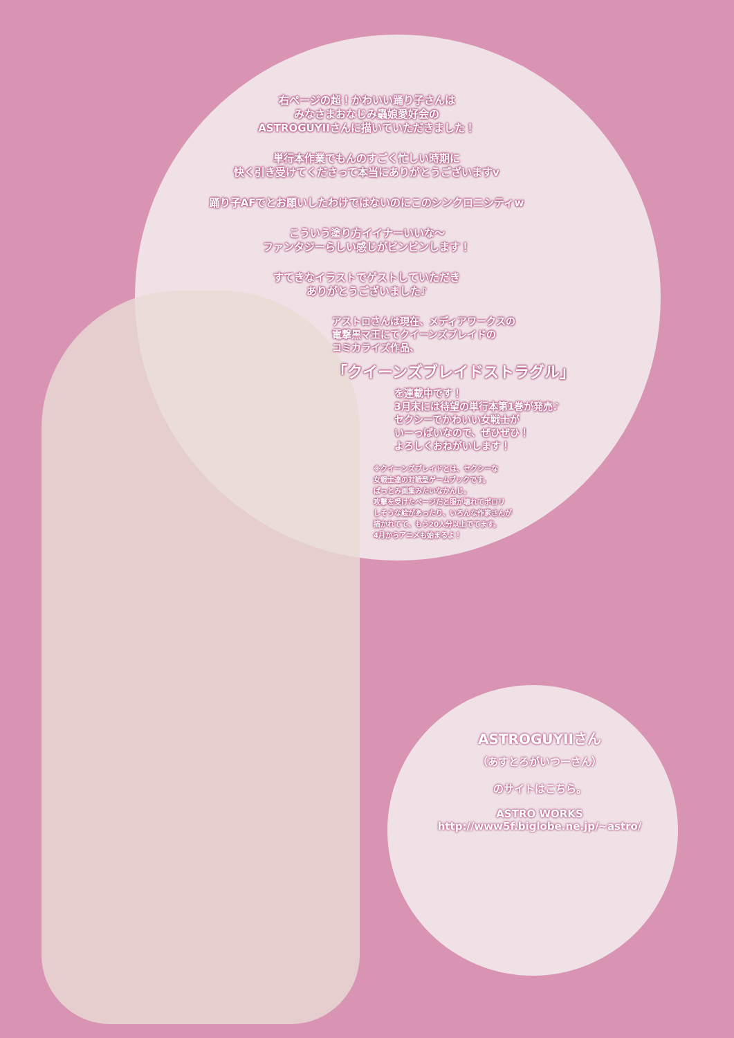右ページの超！かわいい踊り子さんは
みなさまおなじみ蟲娘愛好会の
ASTROGUYIIさんに描いていただきました！
単行本作業でもんのすごく忙しい時期に
快く引き受けてくださって本当にありがとうございますv
踊り子AFでとお願いしたわけではないのにこのシンクロニシティw
こういう塗り方イイナーいいな～
ファンタジーらしい感じがビンビンします！
すてきなイラストでゲストしていただき
ありがとうございました♪
アストロさんは現在、メディアワークスの
電撃黒マ王にてクイーンズブレイドの
コミカライズ作品、
「クイーンズブレイドストラグル」
を連載中です！
3月末には待望の単行本第1巻が発売♪
セクシーでかわいい女戦士が
いーっぱいなので、ぜひぜひ！
よろしくおねがいします！
※クイーンズブレイドとは、セクシーな
女戦士達の対戦型ゲームブックです。
ぱっとみ画集みたいなかんじ。
攻撃を受けたページだと服が壊れてポロリ
しそうな絵があったり、いろんな作家さんが
描かれてて、もう20人分以上でてます。
4月からアニメも始まるよ！
ASTROGUYIIさん
（あすとろがいつーさん）
のサイトはこちら。
ASTRO WORKS
http://www5f.biglobe.ne.jp/~astro/